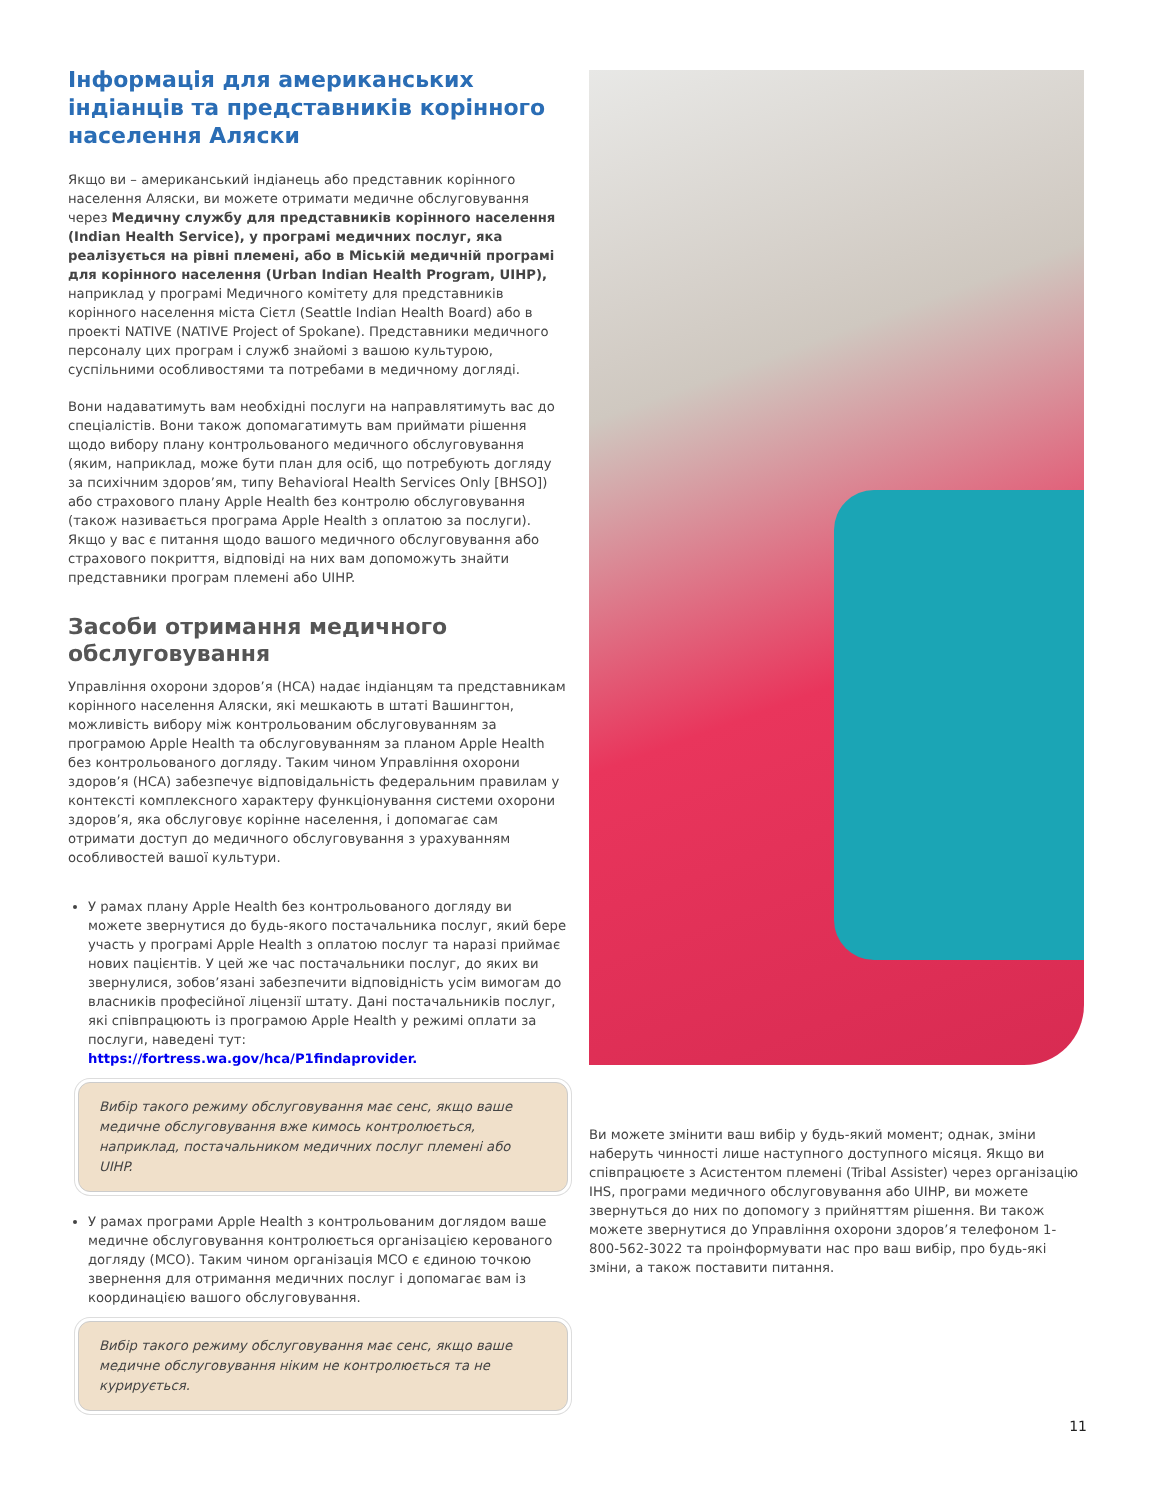Інформація для американських індіанців та представників корінного населення Аляски
Якщо ви – американський індіанець або представник корінного населення Аляски, ви можете отримати медичне обслуговування через Медичну службу для представників корінного населення (Indian Health Service), у програмі медичних послуг, яка реалізується на рівні племені, або в Міській медичній програмі для корінного населення (Urban Indian Health Program, UIHP), наприклад у програмі Медичного комітету для представників корінного населення міста Сієтл (Seattle Indian Health Board) або в проекті NATIVE (NATIVE Project of Spokane). Представники медичного персоналу цих програм і служб знайомі з вашою культурою, суспільними особливостями та потребами в медичному догляді.
Вони надаватимуть вам необхідні послуги на направлятимуть вас до спеціалістів. Вони також допомагатимуть вам приймати рішення щодо вибору плану контрольованого медичного обслуговування (яким, наприклад, може бути план для осіб, що потребують догляду за психічним здоров’ям, типу Behavioral Health Services Only [BHSO]) або страхового плану Apple Health без контролю обслуговування (також називається програма Apple Health з оплатою за послуги). Якщо у вас є питання щодо вашого медичного обслуговування або страхового покриття, відповіді на них вам допоможуть знайти представники програм племені або UIHP.
Засоби отримання медичного обслуговування
Управління охорони здоров’я (HCA) надає індіанцям та представникам корінного населення Аляски, які мешкають в штаті Вашингтон, можливість вибору між контрольованим обслуговуванням за програмою Apple Health та обслуговуванням за планом Apple Health без контрольованого догляду. Таким чином Управління охорони здоров’я (HCA) забезпечує відповідальність федеральним правилам у контексті комплексного характеру функціонування системи охорони здоров’я, яка обслуговує корінне населення, і допомагає сам отримати доступ до медичного обслуговування з урахуванням особливостей вашої культури.
У рамах плану Apple Health без контрольованого догляду ви можете звернутися до будь-якого постачальника послуг, який бере участь у програмі Apple Health з оплатою послуг та наразі приймає нових пацієнтів. У цей же час постачальники послуг, до яких ви звернулися, зобов’язані забезпечити відповідність усім вимогам до власників професійної ліцензії штату. Дані постачальників послуг, які співпрацюють із програмою Apple Health у режимі оплати за послуги, наведені тут: https://fortress.wa.gov/hca/P1findaprovider.
Вибір такого режиму обслуговування має сенс, якщо ваше медичне обслуговування вже кимось контролюється, наприклад, постачальником медичних послуг племені або UIHP.
У рамах програми Apple Health з контрольованим доглядом ваше медичне обслуговування контролюється організацією керованого догляду (MCO). Таким чином організація MCO є єдиною точкою звернення для отримання медичних послуг і допомагає вам із координацією вашого обслуговування.
Вибір такого режиму обслуговування має сенс, якщо ваше медичне обслуговування ніким не контролюється та не курирується.
Ви можете змінити ваш вибір у будь-який момент; однак, зміни наберуть чинності лише наступного доступного місяця. Якщо ви співпрацюєте з Асистентом племені (Tribal Assister) через організацію IHS, програми медичного обслуговування або UIHP, ви можете звернуться до них по допомогу з прийняттям рішення. Ви також можете звернутися до Управління охорони здоров’я телефоном 1-800-562-3022 та проінформувати нас про ваш вибір, про будь-які зміни, а також поставити питання.
11